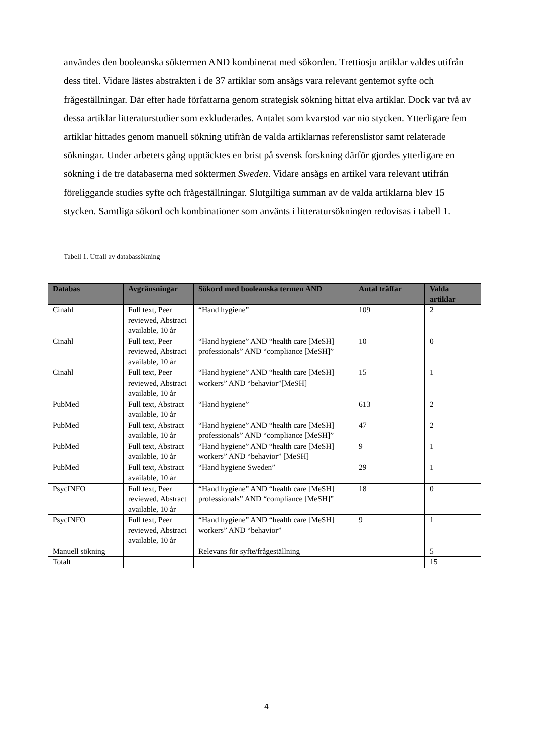användes den booleanska söktermen AND kombinerat med sökorden. Trettiosju artiklar valdes utifrån dess titel. Vidare lästes abstrakten i de 37 artiklar som ansågs vara relevant gentemot syfte och frågeställningar. Där efter hade författarna genom strategisk sökning hittat elva artiklar. Dock var två av dessa artiklar litteraturstudier som exkluderades. Antalet som kvarstod var nio stycken. Ytterligare fem artiklar hittades genom manuell sökning utifrån de valda artiklarnas referenslistor samt relaterade sökningar. Under arbetets gång upptäcktes en brist på svensk forskning därför gjordes ytterligare en sökning i de tre databaserna med söktermen Sweden. Vidare ansågs en artikel vara relevant utifrån föreliggande studies syfte och frågeställningar. Slutgiltiga summan av de valda artiklarna blev 15 stycken. Samtliga sökord och kombinationer som använts i litteratursökningen redovisas i tabell 1.
Tabell 1. Utfall av databassökning
| Databas | Avgränsningar | Sökord med booleanska termen AND | Antal träffar | Valda artiklar |
| --- | --- | --- | --- | --- |
| Cinahl | Full text, Peer reviewed, Abstract available, 10 år | “Hand hygiene” | 109 | 2 |
| Cinahl | Full text, Peer reviewed, Abstract available, 10 år | “Hand hygiene” AND “health care [MeSH] professionals” AND “compliance [MeSH]” | 10 | 0 |
| Cinahl | Full text, Peer reviewed, Abstract available, 10 år | “Hand hygiene” AND “health care [MeSH] workers” AND “behavior”[MeSH] | 15 | 1 |
| PubMed | Full text, Abstract available, 10 år | “Hand hygiene” | 613 | 2 |
| PubMed | Full text, Abstract available, 10 år | “Hand hygiene” AND “health care [MeSH] professionals” AND “compliance [MeSH]” | 47 | 2 |
| PubMed | Full text, Abstract available, 10 år | “Hand hygiene” AND “health care [MeSH] workers” AND “behavior” [MeSH] | 9 | 1 |
| PubMed | Full text, Abstract available, 10 år | “Hand hygiene Sweden” | 29 | 1 |
| PsycINFO | Full text, Peer reviewed, Abstract available, 10 år | “Hand hygiene” AND “health care [MeSH] professionals” AND “compliance [MeSH]” | 18 | 0 |
| PsycINFO | Full text, Peer reviewed, Abstract available, 10 år | “Hand hygiene” AND “health care [MeSH] workers” AND “behavior” | 9 | 1 |
| Manuell sökning | | Relevans för syfte/frågeställning | | 5 |
| Totalt | | | | 15 |
4